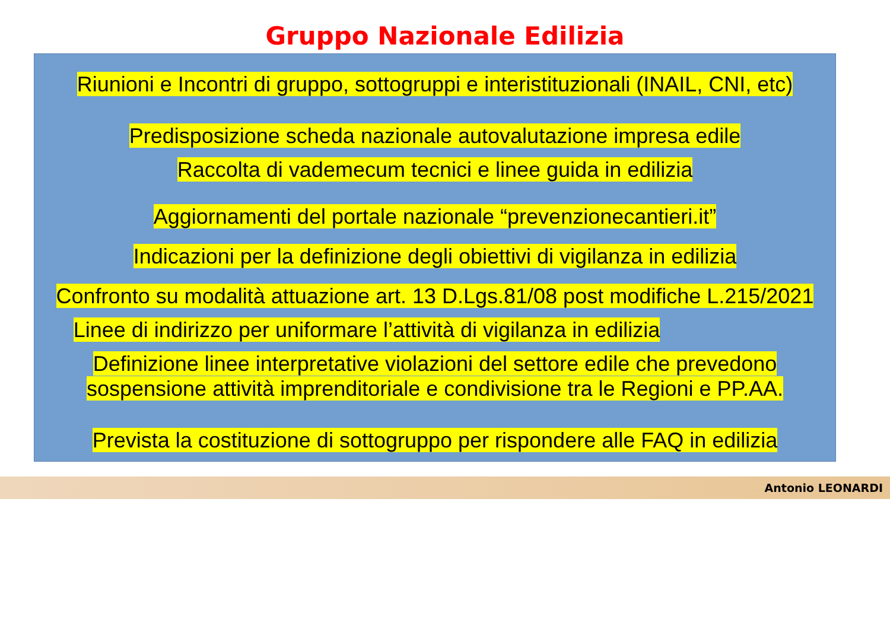Gruppo Nazionale Edilizia
Riunioni e Incontri di gruppo, sottogruppi e interistituzionali (INAIL, CNI, etc)
Predisposizione scheda nazionale autovalutazione impresa edile
Raccolta di vademecum tecnici e linee guida in edilizia
Aggiornamenti del portale nazionale “prevenzionecantieri.it”
Indicazioni per la definizione degli obiettivi di vigilanza in edilizia
Confronto su modalità attuazione art. 13 D.Lgs.81/08 post modifiche L.215/2021
Linee di indirizzo per uniformare l’attività di vigilanza in edilizia
Definizione linee interpretative violazioni del settore edile che prevedono
sospensione attività imprenditoriale e condivisione tra le Regioni e PP.AA.
Prevista la costituzione di sottogruppo per rispondere alle FAQ in edilizia
Antonio LEONARDI